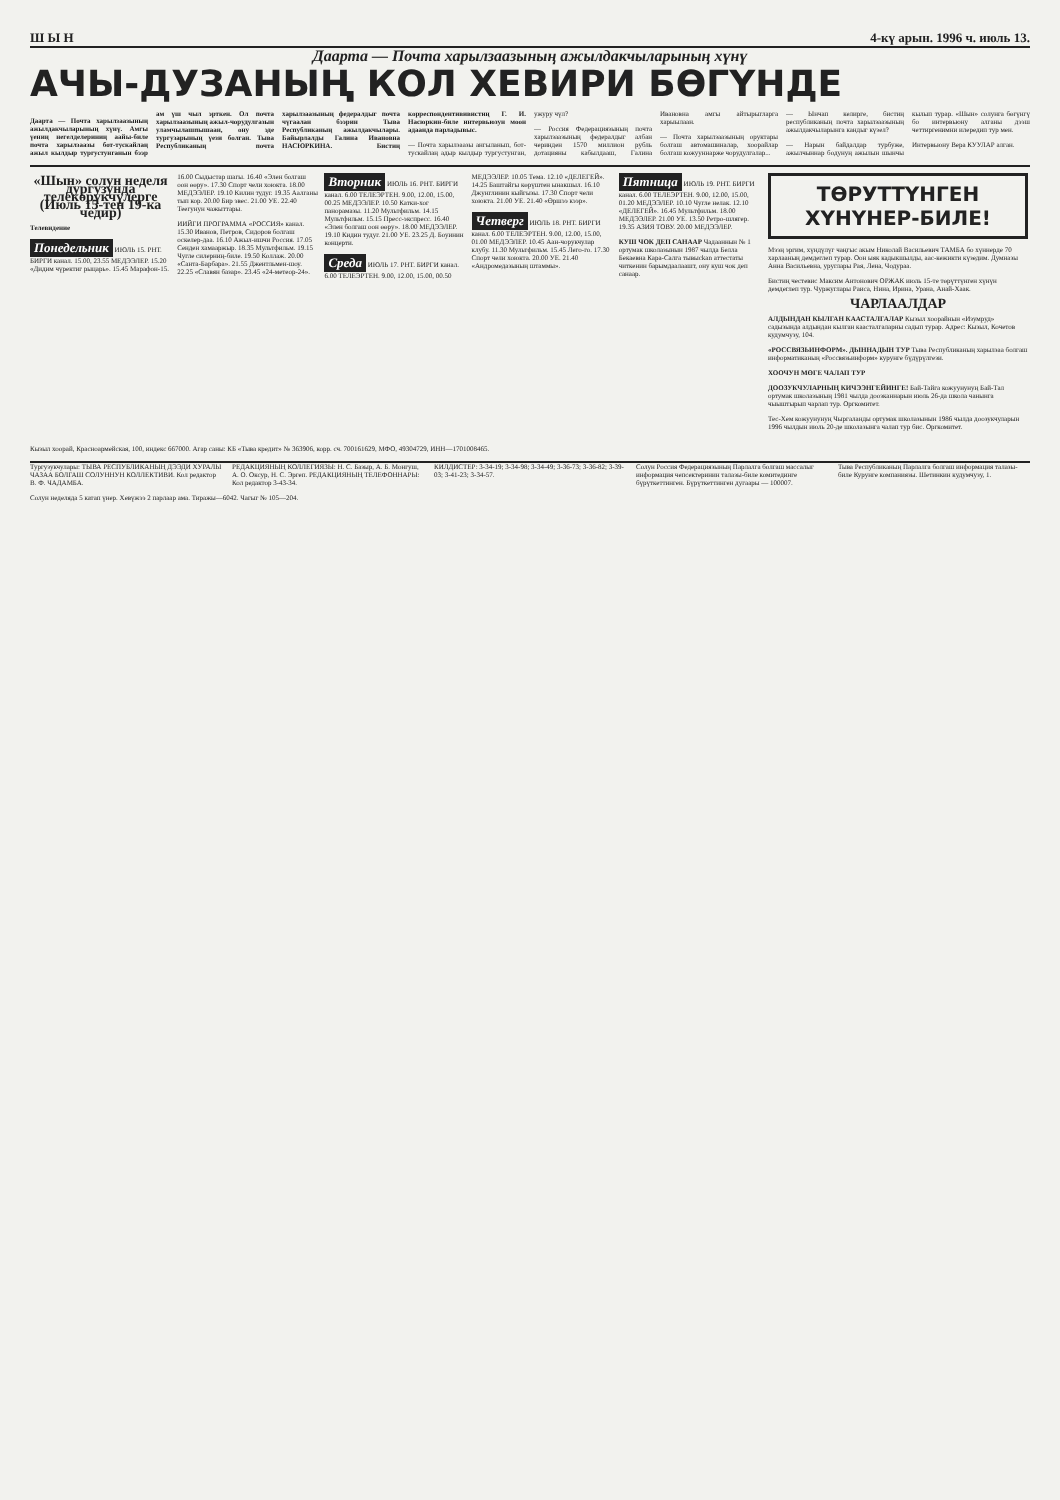Ш Ы Н 4-кү арын. 1996 ч. июль 13.
Даарта — Почта харылзаазының ажылдакчыларының хүнү
АЧЫ-ДУЗАНЫҢ КОЛ ХЕВИРИ БӨГҮНДЕ
Даарта — Почта харылзаазының ажылдакчыларының хүнү. Амгы үениң негелделериниң аайы-биле почта харылзаазы бот-тускайлаң ажыл кылдыр тургустунганын бээр ам үш чыл эрткен. Ол почта харылзаазының ажыл-чорудулгазын уламчылашпышаан, ону эде тургузарының үези болган. Тыва Республиканың почта харылзаазының федералдыг почта чүгаалан бээрин Тыва Республиканың ажылдакчылары. Байырлалды Галина Ивановна НАСЮРКИНА. Бистиң корреспондентививистиң Г. И. Насюркин-биле интервьюзун моон адаанда парладывыс.
— Почта харылзаазы ангыланып, бот-тускайлаң адыр кылдыр тургустунган, ужуру чүл?
— Россия Федерациязының почта харылзаазының федералдыг албан черинден 1570 миллион рубль дотацияны кабылдааш, Галина Ивановна амгы айтырыгларга харыылаан.
— Почта харылзаазының оруктары болгаш автомашиналар, хоорайлар болгаш кожууннарже чорудулгалар...
— Ынчап келирге, бистиң республиканың почта харылзаазының ажылдакчыларынга кандыг күзел?
— Нарын байдалдар турбуже, ажылчыннар бодунуң ажылын шынчы кылып турар. «Шын» солунга бөгүнгү бо интервьюну алганы дээш четтиргенимни илередип тур мен.
Интервьюну Вера КУУЛАР алган.
«Шын» солун неделя дургузунда телекөрүкчүлерге (Июль 15-тен 19-ка чедир)
Телевидение
Понедельник ИЮЛЬ 15. РНТ. БИРГИ канал. 15.00, 23.55 МЕДЭЭЛЕР. 15.20 «Дидим чүректиг рыцарь». 15.45 Марафон-15. 16.00 Сыдыстар шагы. 16.40 «Элен болгаш оон өөру». 17.30 Спорт чели хоюкта. 18.00 МЕДЭЭЛЕР. 19.10 Килин тудуг. 19.35 Аалганы тып кор. 20.00 Бир эвес. 21.00 УЕ. 22.40 Теегунун чажыттары.
ИИЙГИ ПРОГРАММА «РОССИЯ» канал. 15.30 Иванов, Петров, Сидоров болгаш оскелер-даа. 16.10 Ажыл-ишчи Россия. 17.05 Сенден хамааржыр. 18.35 Мультфильм. 19.15 Чугле силерниң-биле. 19.50 Коллаж. 20.00 «Санта-Барбара». 21.55 Джентльмен-шоу. 22.25 «Славян базар». 23.45 «24-метеор-24».
Вторник ИЮЛЬ 16. РНТ. БИРГИ канал. 6.00 ТЕЛЕЭРТЕН. 9.00, 12.00, 15.00, 00.25 МЕДЭЭЛЕР. 10.50 Катки-хог панорамазы. 11.20 Мультфильм. 14.15 Мультфильм. 15.15 Пресс-экспресс. 16.40 «Элен болгаш оон өөру». 18.00 МЕДЭЭЛЕР. 19.10 Кидин тудуг. 21.00 УЕ. 23.25 Д. Боуинин концерти.
Среда ИЮЛЬ 17. РНТ. БИРГИ канал. 6.00 ТЕЛЕЭРТЕН. 9.00, 12.00, 15.00, 00.50 МЕДЭЭЛЕР. 10.05 Тема. 12.10 «ДЕЛЕГЕЙ». 14.25 Баштайгы көрүштен ынакшыл. 16.10 Джунглинин кыйгызы. 17.30 Спорт чели хоюкта. 21.00 УЕ. 21.40 «Өршээ кээр».
Четверг ИЮЛЬ 18. РНТ. БИРГИ канал. 6.00 ТЕЛЕЭРТЕН. 9.00, 12.00, 15.00, 01.00 МЕДЭЭЛЕР. 10.45 Аан-чорукчулар клубу. 11.30 Мультфильм. 15.45 Лего-го. 17.30 Спорт чели хоюкта. 20.00 УЕ. 21.40 «Андромедазының штаммы».
Пятница ИЮЛЬ 19. РНТ. БИРГИ канал. 6.00 ТЕЛЕЭРТЕН. 9.00, 12.00, 15.00, 01.20 МЕДЭЭЛЕР. 10.10 Чугле нелак. 12.10 «ДЕЛЕГЕЙ». 16.45 Мультфильм. 18.00 МЕДЭЭЛЕР. 21.00 УЕ. 13.50 Ретро-шлягер. 19.35 АЗИЯ ТОВУ. 20.00 МЕДЭЭЛЕР.
КУШ ЧОК ДЕП САНААР Чадааннын № 1 ортумак школазынын 1987 чылда Белла Бекаевна Кара-Салга тывысkan аттестаты читкенин барымдаалаашт, ону куш чок деп санаар.
ТӨРУТТҮНГЕН ХҮНҮНЕР-БИЛЕ!
Мээң эргим, хүндүлүг чаңгыс акым Николай Васильевич ТАМБА бо хүннерде 70 харлааның демдеглеп турар. Оон ыяк кадыкшылды, аас-кежикти күзедим. Думназы Анна Васильевна, уруглары Рая, Лена, Чодураа.
Бистиң честевис Максим Антонович ОРЖАК июль 15-те төрүттүнген хүнүн демдеглеп тур. Чуржуглары Раиса, Нина, Ирина, Урана, Анай-Хаак.
ЧАРЛААЛДАР
АЛДЫНДАН КЫЛГАН КААСТАЛГАЛАР Кызыл хоорайнын «Изумруд» садызында алдындан кылган каасталгаларны садып турар. Адрес: Кызыл, Кочетов кудумчузу, 104.
«РОССВЯЗЬИНФОРМ». ДЫННАДЫН ТУР Тыва Республиканың харылзаа болгаш информатиканың «Россвязьинформ» курунге бүдүрүлгези.
ХООЧУН МӨГЕ ЧАЛАП ТУР
ДООЗУКЧУЛАРНЫҢ КИЧЭЭНГЕЙИНГЕ! Бай-Тайга кожуунунуң Бай-Тал ортумак школазының 1981 чылда доозканнарын июль 26-да школа чанынга чыыштырып чарлап тур. Оргкомитет.
Тес-Хем кожуунунуң Чыргаланды ортумак школазынын 1986 чылда доозукчуларын 1996 чылдын июль 20-де школазынга чалап тур бис. Оргкомитет.
Кызыл хоорай, Красноармейская, 100, индекс 667000. Агар саны: КБ «Тыва кредит» № 363906, корр. сч. 700161629, МФО, 49304729, ИНН—1701008465.
Тургузукчулары: ТЫВА РЕСПУБЛИКАНЫҢ ДЭЭДИ ХУРАЛЫ ЧАЗАА БОЛГАШ СОЛУННУН КОЛЛЕКТИВИ. Кол редактор В. Ф. ЧАДАМБА.
РЕДАКЦИЯНЫҢ КОЛЛЕГИЯЗЫ: Н. С. Базыр, А. Б. Монгуш, А. О. Оксур, Н. С. Эргеп. РЕДАКЦИЯНЫҢ ТЕЛЕФОННАРЫ: Кол редактор 3-43-34.
КИЛДИСТЕР: 3-34-19; 3-34-98; 3-34-49; 3-36-73; 3-36-82; 3-39-03; 3-41-23; 3-34-57.
Солун Россия Федерациязының Парлалга болгаш массалыг информация чепсектеринин талазы-биле комитединге бүрүткеттинген. Бүрүткеттинген дугаары — 100007.
Тыва Республиканың Парлалга болгаш информация талазы-биле Курунге компаниязы. Шетинкин кудумчузу, 1.
Солун неделяда 5 катап үнер. Хевүжээ 2 парлаар ама. Тиражы—6042. Чагыг № 105—204.